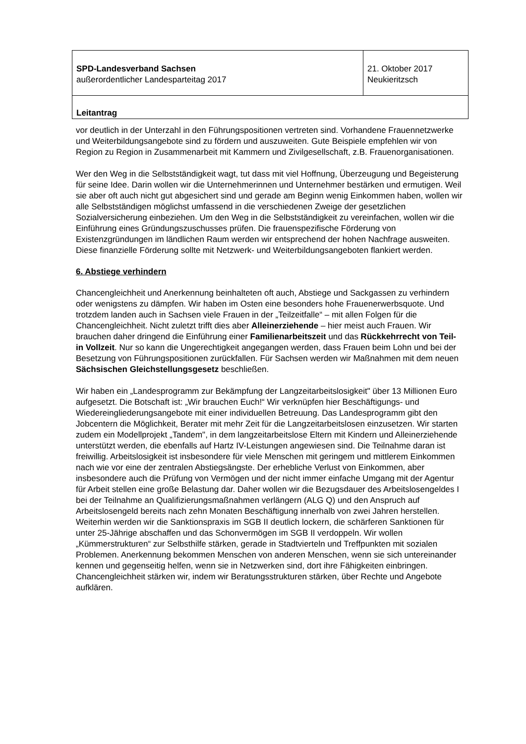| SPD-Landesverband Sachsen außerordentlicher Landesparteitag 2017 | 21. Oktober 2017 Neukieritzsch |
| Leitantrag | |
vor deutlich in der Unterzahl in den Führungspositionen vertreten sind. Vorhandene Frauennetzwerke und Weiterbildungsangebote sind zu fördern und auszuweiten. Gute Beispiele empfehlen wir von Region zu Region in Zusammenarbeit mit Kammern und Zivilgesellschaft, z.B. Frauenorganisationen.
Wer den Weg in die Selbstständigkeit wagt, tut dass mit viel Hoffnung, Überzeugung und Begeisterung für seine Idee. Darin wollen wir die Unternehmerinnen und Unternehmer bestärken und ermutigen. Weil sie aber oft auch nicht gut abgesichert sind und gerade am Beginn wenig Einkommen haben, wollen wir alle Selbstständigen möglichst umfassend in die verschiedenen Zweige der gesetzlichen Sozialversicherung einbeziehen. Um den Weg in die Selbstständigkeit zu vereinfachen, wollen wir die Einführung eines Gründungszuschusses prüfen. Die frauenspezifische Förderung von Existenzgründungen im ländlichen Raum werden wir entsprechend der hohen Nachfrage ausweiten. Diese finanzielle Förderung sollte mit Netzwerk- und Weiterbildungsangeboten flankiert werden.
6. Abstiege verhindern
Chancengleichheit und Anerkennung beinhalteten oft auch, Abstiege und Sackgassen zu verhindern oder wenigstens zu dämpfen. Wir haben im Osten eine besonders hohe Frauenerwerbsquote. Und trotzdem landen auch in Sachsen viele Frauen in der „Teilzeitfalle“ – mit allen Folgen für die Chancengleichheit. Nicht zuletzt trifft dies aber Alleinerziehende – hier meist auch Frauen. Wir brauchen daher dringend die Einführung einer Familienarbeitszeit und das Rückkehrrecht von Teil- in Vollzeit. Nur so kann die Ungerechtigkeit angegangen werden, dass Frauen beim Lohn und bei der Besetzung von Führungspositionen zurückfallen. Für Sachsen werden wir Maßnahmen mit dem neuen Sächsischen Gleichstellungsgesetz beschließen.
Wir haben ein „Landesprogramm zur Bekämpfung der Langzeitarbeitslosigkeit" über 13 Millionen Euro aufgesetzt. Die Botschaft ist: „Wir brauchen Euch!“ Wir verknüpfen hier Beschäftigungs- und Wiedereingliederungsangebote mit einer individuellen Betreuung. Das Landesprogramm gibt den Jobcentern die Möglichkeit, Berater mit mehr Zeit für die Langzeitarbeitslosen einzusetzen. Wir starten zudem ein Modellprojekt „Tandem", in dem langzeitarbeitslose Eltern mit Kindern und Alleinerziehende unterstützt werden, die ebenfalls auf Hartz IV-Leistungen angewiesen sind. Die Teilnahme daran ist freiwillig. Arbeitslosigkeit ist insbesondere für viele Menschen mit geringem und mittlerem Einkommen nach wie vor eine der zentralen Abstiegsängste. Der erhebliche Verlust von Einkommen, aber insbesondere auch die Prüfung von Vermögen und der nicht immer einfache Umgang mit der Agentur für Arbeit stellen eine große Belastung dar. Daher wollen wir die Bezugsdauer des Arbeitslosengeldes I bei der Teilnahme an Qualifizierungsmaßnahmen verlängern (ALG Q) und den Anspruch auf Arbeitslosengeld bereits nach zehn Monaten Beschäftigung innerhalb von zwei Jahren herstellen. Weiterhin werden wir die Sanktionspraxis im SGB II deutlich lockern, die schärferen Sanktionen für unter 25-Jährige abschaffen und das Schonvermögen im SGB II verdoppeln. Wir wollen „Kümmerstrukturen“ zur Selbsthilfe stärken, gerade in Stadtvierteln und Treffpunkten mit sozialen Problemen. Anerkennung bekommen Menschen von anderen Menschen, wenn sie sich untereinander kennen und gegenseitig helfen, wenn sie in Netzwerken sind, dort ihre Fähigkeiten einbringen. Chancengleichheit stärken wir, indem wir Beratungsstrukturen stärken, über Rechte und Angebote aufklären.